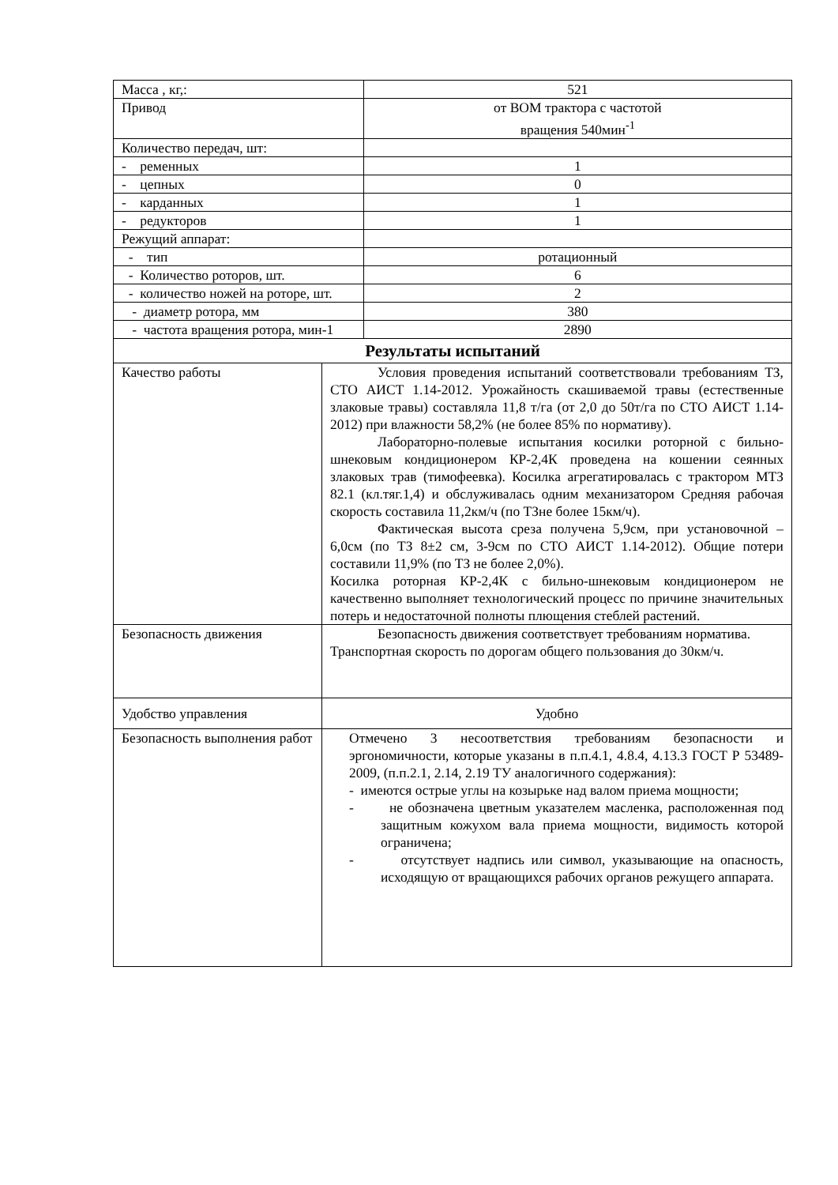| Масса , кг,: | | 521 |
| Привод | | от ВОМ трактора с частотой вращения 540мин<sup>-1</sup> |
| Количество передач, шт: | | |
| - ременных | | 1 |
| - цепных | | 0 |
| - карданных | | 1 |
| - редукторов | | 1 |
| Режущий аппарат: | | |
| - тип | | ротационный |
| - Количество роторов, шт. | | 6 |
| - количество ножей на роторе, шт. | | 2 |
| - диаметр ротора, мм | | 380 |
| - частота вращения ротора, мин-1 | | 2890 |
| Результаты испытаний | | |
| Качество работы | Условия проведения испытаний соответствовали требованиям ТЗ, СТО АИСТ 1.14-2012. Урожайность скашиваемой травы (естественные злаковые травы) составляла 11,8 т/га (от 2,0 до 50т/га по СТО АИСТ 1.14-2012) при влажности 58,2% (не более 85% по нормативу). Лабораторно-полевые испытания косилки роторной с бильно-шнековым кондиционером КР-2,4К проведена на кошении сеянных злаковых трав (тимофеевка). Косилка агрегатировалась с трактором МТЗ 82.1 (кл.тяг.1,4) и обслуживалась одним механизатором Средняя рабочая скорость составила 11,2км/ч (по ТЗне более 15км/ч). Фактическая высота среза получена 5,9см, при установочной – 6,0см (по ТЗ 8±2 см, 3-9см по СТО АИСТ 1.14-2012). Общие потери составили 11,9% (по ТЗ не более 2,0%). Косилка роторная КР-2,4К с бильно-шнековым кондиционером не качественно выполняет технологический процесс по причине значительных потерь и недостаточной полноты плющения стеблей растений. | |
| Безопасность движения | Безопасность движения соответствует требованиям норматива. Транспортная скорость по дорогам общего пользования до 30км/ч. | |
| Удобство управления | Удобно | |
| Безопасность выполнения работ | Отмечено 3 несоответствия требованиям безопасности и эргономичности, которые указаны в п.п.4.1, 4.8.4, 4.13.3 ГОСТ Р 53489-2009, (п.п.2.1, 2.14, 2.19 ТУ аналогичного содержания): - имеются острые углы на козырьке над валом приема мощности; - не обозначена цветным указателем масленка, расположенная под защитным кожухом вала приема мощности, видимость которой ограничена; - отсутствует надпись или символ, указывающие на опасность, исходящую от вращающихся рабочих органов режущего аппарата. | |